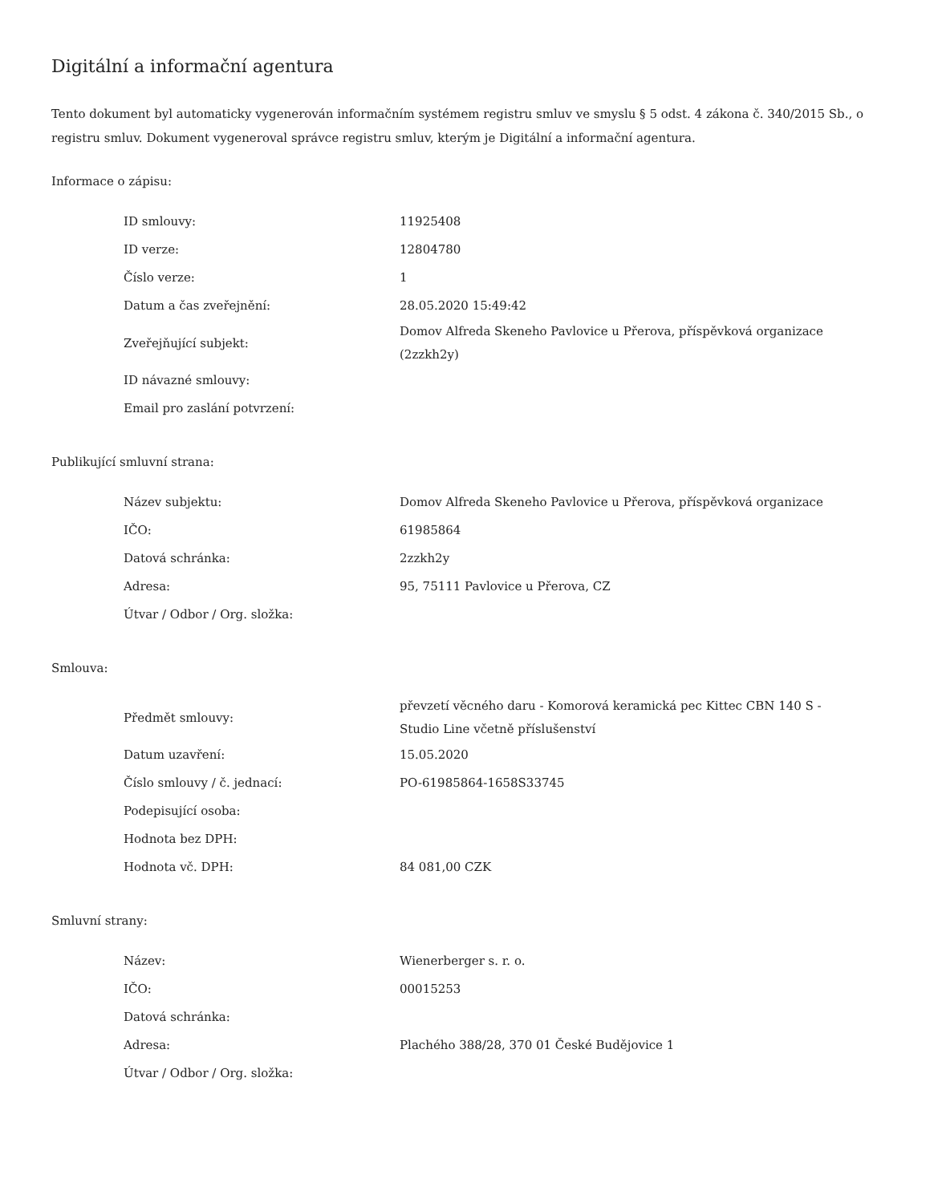Digitální a informační agentura
Tento dokument byl automaticky vygenerován informačním systémem registru smluv ve smyslu § 5 odst. 4 zákona č. 340/2015 Sb., o registru smluv. Dokument vygeneroval správce registru smluv, kterým je Digitální a informační agentura.
Informace o zápisu:
| ID smlouvy: | 11925408 |
| ID verze: | 12804780 |
| Číslo verze: | 1 |
| Datum a čas zveřejnění: | 28.05.2020 15:49:42 |
| Zveřejňující subjekt: | Domov Alfreda Skeneho Pavlovice u Přerova, příspěvková organizace (2zzkh2y) |
| ID návazné smlouvy: | |
| Email pro zaslání potvrzení: | |
Publikující smluvní strana:
| Název subjektu: | Domov Alfreda Skeneho Pavlovice u Přerova, příspěvková organizace |
| IČO: | 61985864 |
| Datová schránka: | 2zzkh2y |
| Adresa: | 95, 75111 Pavlovice u Přerova, CZ |
| Útvar / Odbor / Org. složka: | |
Smlouva:
| Předmět smlouvy: | převzetí věcného daru - Komorová keramická pec Kittec CBN 140 S - Studio Line včetně příslušenství |
| Datum uzavření: | 15.05.2020 |
| Číslo smlouvy / č. jednací: | PO-61985864-1658S33745 |
| Podepisující osoba: | |
| Hodnota bez DPH: | |
| Hodnota vč. DPH: | 84 081,00 CZK |
Smluvní strany:
| Název: | Wienerberger s. r. o. |
| IČO: | 00015253 |
| Datová schránka: | |
| Adresa: | Plachého 388/28, 370 01 České Budějovice 1 |
| Útvar / Odbor / Org. složka: | |